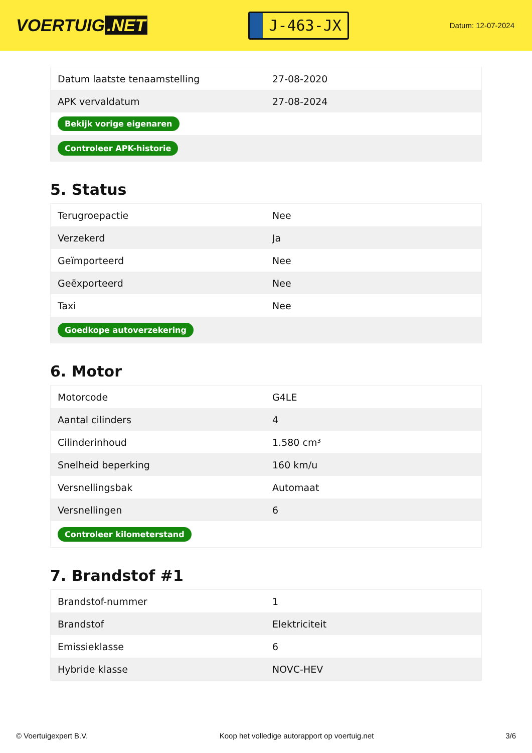VOERTUIG.NET
J-463-JX
Datum: 12-07-2024
| Datum laatste tenaamstelling | 27-08-2020 |
| APK vervaldatum | 27-08-2024 |
| Bekijk vorige eigenaren | |
| Controleer APK-historie | |
5. Status
| Terugroepactie | Nee |
| Verzekerd | Ja |
| Geïmporteerd | Nee |
| Geëxporteerd | Nee |
| Taxi | Nee |
| Goedkope autoverzekering | |
6. Motor
| Motorcode | G4LE |
| Aantal cilinders | 4 |
| Cilinderinhoud | 1.580 cm³ |
| Snelheid beperking | 160 km/u |
| Versnellingsbak | Automaat |
| Versnellingen | 6 |
| Controleer kilometerstand | |
7. Brandstof #1
| Brandstof-nummer | 1 |
| Brandstof | Elektriciteit |
| Emissieklasse | 6 |
| Hybride klasse | NOVC-HEV |
© Voertuigexpert B.V. Koop het volledige autorapport op voertuig.net 3/6